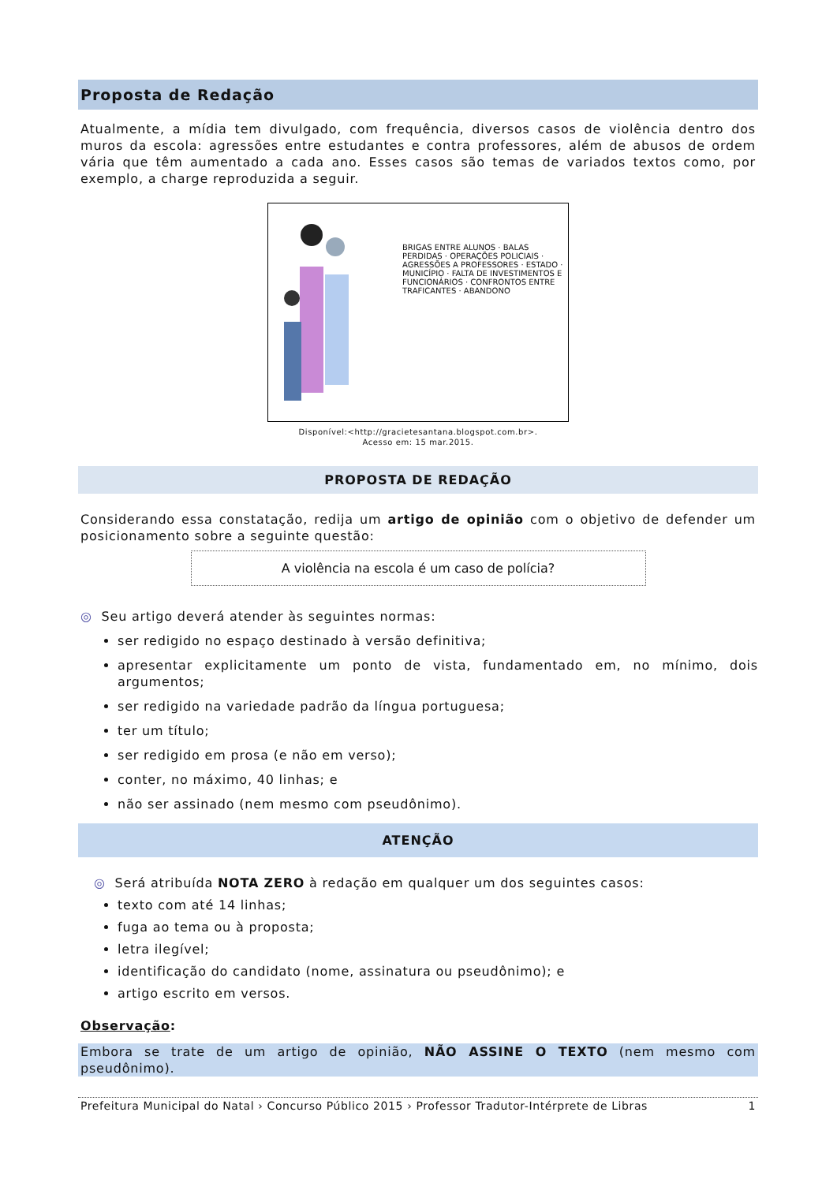Proposta de Redação
Atualmente, a mídia tem divulgado, com frequência, diversos casos de violência dentro dos muros da escola: agressões entre estudantes e contra professores, além de abusos de ordem vária que têm aumentado a cada ano. Esses casos são temas de variados textos como, por exemplo, a charge reproduzida a seguir.
BRIGAS ENTRE ALUNOS · BALAS PERDIDAS · OPERAÇÕES POLICIAIS · AGRESSÕES A PROFESSORES · ESTADO · MUNICÍPIO · FALTA DE INVESTIMENTOS E FUNCIONÁRIOS · CONFRONTOS ENTRE TRAFICANTES · ABANDONO
Disponível:<http://gracietesantana.blogspot.com.br>.
Acesso em: 15 mar.2015.
PROPOSTA DE REDAÇÃO
Considerando essa constatação, redija um artigo de opinião com o objetivo de defender um posicionamento sobre a seguinte questão:
A violência na escola é um caso de polícia?
◎ Seu artigo deverá atender às seguintes normas:
ser redigido no espaço destinado à versão definitiva;
apresentar explicitamente um ponto de vista, fundamentado em, no mínimo, dois argumentos;
ser redigido na variedade padrão da língua portuguesa;
ter um título;
ser redigido em prosa (e não em verso);
conter, no máximo, 40 linhas; e
não ser assinado (nem mesmo com pseudônimo).
ATENÇÃO
◎ Será atribuída NOTA ZERO à redação em qualquer um dos seguintes casos:
texto com até 14 linhas;
fuga ao tema ou à proposta;
letra ilegível;
identificação do candidato (nome, assinatura ou pseudônimo); e
artigo escrito em versos.
Observação:
Embora se trate de um artigo de opinião, NÃO ASSINE O TEXTO (nem mesmo com pseudônimo).
Prefeitura Municipal do Natal › Concurso Público 2015 › Professor Tradutor-Intérprete de Libras 1